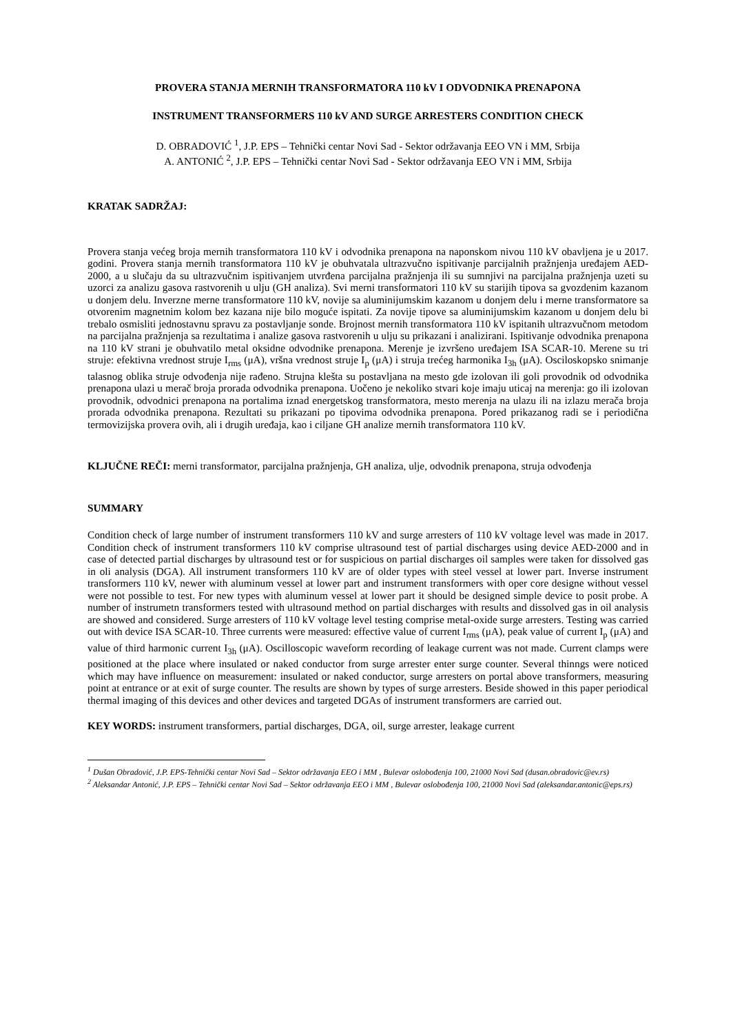PROVERA STANJA MERNIH TRANSFORMATORA 110 kV I ODVODNIKA PRENAPONA
INSTRUMENT TRANSFORMERS 110 kV AND SURGE ARRESTERS CONDITION CHECK
D. OBRADOVIĆ <sup>1</sup>, J.P. EPS – Tehnički centar Novi Sad - Sektor održavanja EEO VN i MM, Srbija
A. ANTONIĆ <sup>2</sup>, J.P. EPS – Tehnički centar Novi Sad - Sektor održavanja EEO VN i MM, Srbija
KRATAK SADRŽAJ:
Provera stanja većeg broja mernih transformatora 110 kV i odvodnika prenapona na naponskom nivou 110 kV obavljena je u 2017. godini. Provera stanja mernih transformatora 110 kV je obuhvatala ultrazvučno ispitivanje parcijalnih pražnjenja uređajem AED-2000, a u slučaju da su ultrazvučnim ispitivanjem utvrđena parcijalna pražnjenja ili su sumnjivi na parcijalna pražnjenja uzeti su uzorci za analizu gasova rastvorenih u ulju (GH analiza). Svi merni transformatori 110 kV su starijih tipova sa gvozdenim kazanom u donjem delu. Inverzne merne transformatore 110 kV, novije sa aluminijumskim kazanom u donjem delu i merne transformatore sa otvorenim magnetnim kolom bez kazana nije bilo moguće ispitati. Za novije tipove sa aluminijumskim kazanom u donjem delu bi trebalo osmisliti jednostavnu spravu za postavljanje sonde. Brojnost mernih transformatora 110 kV ispitanih ultrazvučnom metodom na parcijalna pražnjenja sa rezultatima i analize gasova rastvorenih u ulju su prikazani i analizirani. Ispitivanje odvodnika prenapona na 110 kV strani je obuhvatilo metal oksidne odvodnike prenapona. Merenje je izvršeno uređajem ISA SCAR-10. Merene su tri struje: efektivna vrednost struje I<sub>rms</sub> (μA), vršna vrednost struje I<sub>p</sub> (μA) i struja trećeg harmonika I<sub>3h</sub> (μA). Osciloskopsko snimanje talasnog oblika struje odvođenja nije rađeno. Strujna klešta su postavljana na mesto gde izolovan ili goli provodnik od odvodnika prenapona ulazi u merač broja prorada odvodnika prenapona. Uočeno je nekoliko stvari koje imaju uticaj na merenja: go ili izolovan provodnik, odvodnici prenapona na portalima iznad energetskog transformatora, mesto merenja na ulazu ili na izlazu merača broja prorada odvodnika prenapona. Rezultati su prikazani po tipovima odvodnika prenapona. Pored prikazanog radi se i periodična termovizijska provera ovih, ali i drugih uređaja, kao i ciljane GH analize mernih transformatora 110 kV.
KLJUČNE REČI: merni transformator, parcijalna pražnjenja, GH analiza, ulje, odvodnik prenapona, struja odvođenja
SUMMARY
Condition check of large number of instrument transformers 110 kV and surge arresters of 110 kV voltage level was made in 2017. Condition check of instrument transformers 110 kV comprise ultrasound test of partial discharges using device AED-2000 and in case of detected partial discharges by ultrasound test or for suspicious on partial discharges oil samples were taken for dissolved gas in oli analysis (DGA). All instrument transformers 110 kV are of older types with steel vessel at lower part. Inverse instrument transformers 110 kV, newer with aluminum vessel at lower part and instrument transformers with oper core designe without vessel were not possible to test. For new types with aluminum vessel at lower part it should be designed simple device to posit probe. A number of instrumetn transformers tested with ultrasound method on partial discharges with results and dissolved gas in oil analysis are showed and considered. Surge arresters of 110 kV voltage level testing comprise metal-oxide surge arresters. Testing was carried out with device ISA SCAR-10. Three currents were measured: effective value of current I<sub>rms</sub> (μA), peak value of current I<sub>p</sub> (μA) and value of third harmonic current I<sub>3h</sub> (μA). Oscilloscopic waveform recording of leakage current was not made. Current clamps were positioned at the place where insulated or naked conductor from surge arrester enter surge counter. Several thinngs were noticed which may have influence on measurement: insulated or naked conductor, surge arresters on portal above transformers, measuring point at entrance or at exit of surge counter. The results are shown by types of surge arresters. Beside showed in this paper periodical thermal imaging of this devices and other devices and targeted DGAs of instrument transformers are carried out.
KEY WORDS: instrument transformers, partial discharges, DGA, oil, surge arrester, leakage current
<sup>1</sup> Dušan Obradović, J.P. EPS-Tehnički centar Novi Sad – Sektor održavanja EEO i MM , Bulevar oslobođenja 100, 21000 Novi Sad (dusan.obradovic@ev.rs)
<sup>2</sup> Aleksandar Antonić, J.P. EPS – Tehnički centar Novi Sad – Sektor održavanja EEO i MM , Bulevar oslobođenja 100, 21000 Novi Sad (aleksandar.antonic@eps.rs)